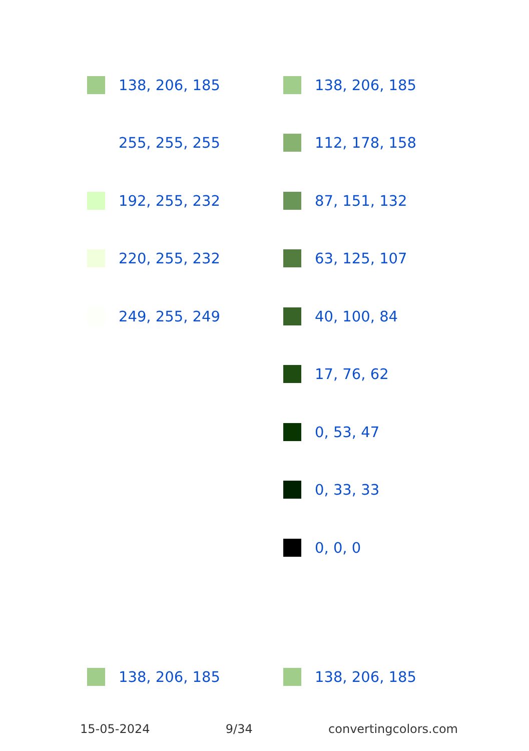138, 206, 185
255, 255, 255
192, 255, 232
220, 255, 232
249, 255, 249
138, 206, 185
112, 178, 158
87, 151, 132
63, 125, 107
40, 100, 84
17, 76, 62
0, 53, 47
0, 33, 33
0, 0, 0
138, 206, 185 138, 206, 185
15-05-2024 9/34 convertingcolors.com